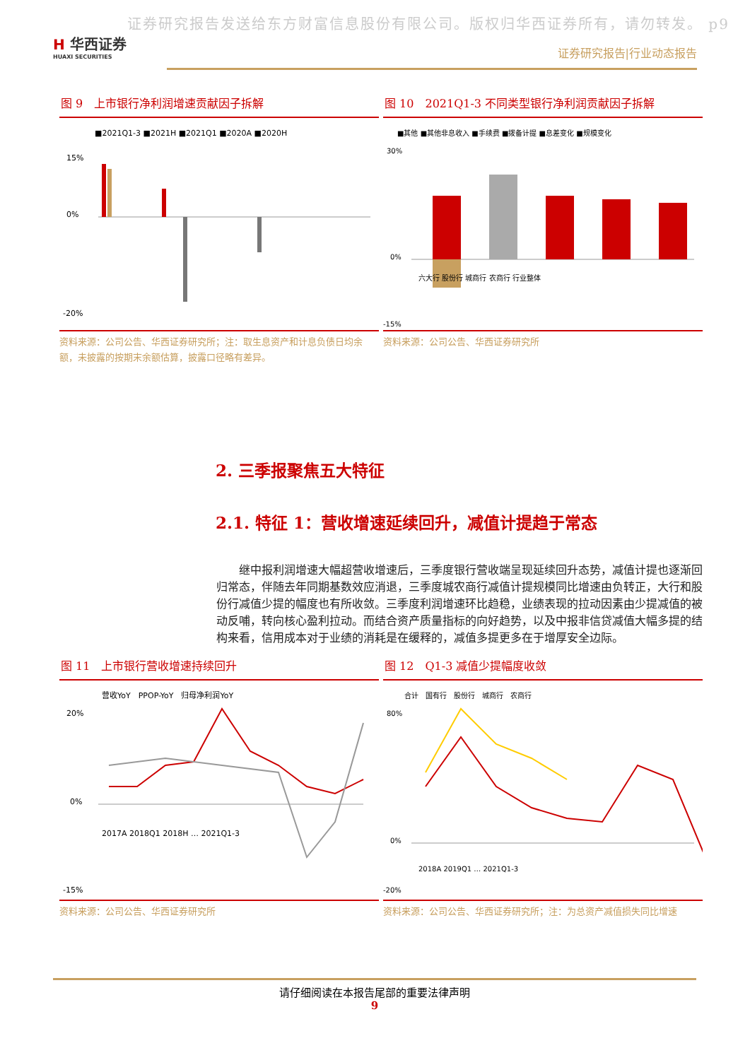证券研究报告发送给东方财富信息股份有限公司。版权归华西证券所有，请勿转发。 p9
H 华西证券
HUAXI SECURITIES
证券研究报告|行业动态报告
图 9　上市银行净利润增速贡献因子拆解
■2021Q1-3 ■2021H ■2021Q1 ■2020A ■2020H
15%
0%
-20%
资料来源：公司公告、华西证券研究所；注：取生息资产和计息负债日均余额，未披露的按期末余额估算，披露口径略有差异。
图 10　2021Q1-3 不同类型银行净利润贡献因子拆解
■其他 ■其他非息收入 ■手续费 ■拨备计提 ■息差变化 ■规模变化
30%
0%
-15%
六大行 股份行 城商行 农商行 行业整体
资料来源：公司公告、华西证券研究所
2. 三季报聚焦五大特征
2.1. 特征 1：营收增速延续回升，减值计提趋于常态
继中报利润增速大幅超营收增速后，三季度银行营收端呈现延续回升态势，减值计提也逐渐回归常态，伴随去年同期基数效应消退，三季度城农商行减值计提规模同比增速由负转正，大行和股份行减值少提的幅度也有所收敛。三季度利润增速环比趋稳，业绩表现的拉动因素由少提减值的被动反哺，转向核心盈利拉动。而结合资产质量指标的向好趋势，以及中报非信贷减值大幅多提的结构来看，信用成本对于业绩的消耗是在缓释的，减值多提更多在于增厚安全边际。
图 11　上市银行营收增速持续回升
营收YoY　PPOP-YoY　归母净利润YoY
20%
0%
-15%
2017A 2018Q1 2018H … 2021Q1-3
资料来源：公司公告、华西证券研究所
图 12　Q1-3 减值少提幅度收敛
合计　国有行　股份行　城商行　农商行
80%
0%
-20%
2018A 2019Q1 … 2021Q1-3
资料来源：公司公告、华西证券研究所；注：为总资产减值损失同比增速
请仔细阅读在本报告尾部的重要法律声明
9